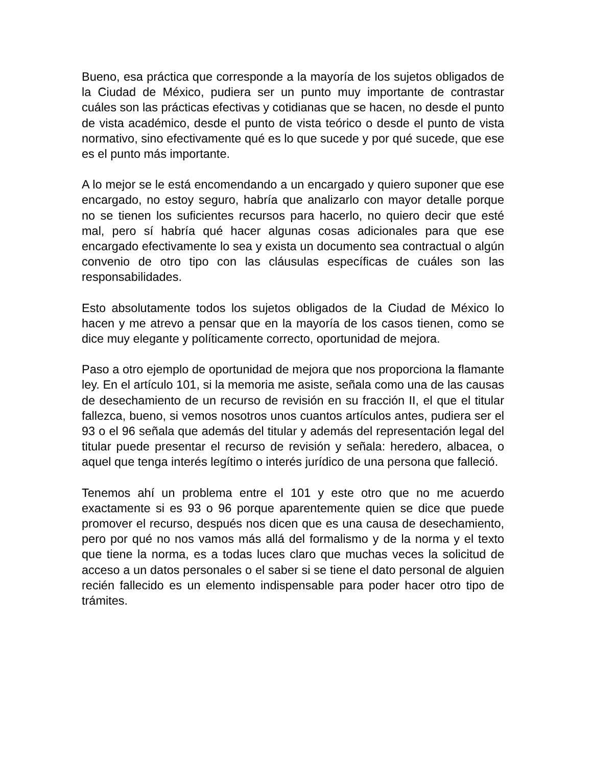Bueno, esa práctica que corresponde a la mayoría de los sujetos obligados de la Ciudad de México, pudiera ser un punto muy importante de contrastar cuáles son las prácticas efectivas y cotidianas que se hacen, no desde el punto de vista académico, desde el punto de vista teórico o desde el punto de vista normativo, sino efectivamente qué es lo que sucede y por qué sucede, que ese es el punto más importante.
A lo mejor se le está encomendando a un encargado y quiero suponer que ese encargado, no estoy seguro, habría que analizarlo con mayor detalle porque no se tienen los suficientes recursos para hacerlo, no quiero decir que esté mal, pero sí habría qué hacer algunas cosas adicionales para que ese encargado efectivamente lo sea y exista un documento sea contractual o algún convenio de otro tipo con las cláusulas específicas de cuáles son las responsabilidades.
Esto absolutamente todos los sujetos obligados de la Ciudad de México lo hacen y me atrevo a pensar que en la mayoría de los casos tienen, como se dice muy elegante y políticamente correcto, oportunidad de mejora.
Paso a otro ejemplo de oportunidad de mejora que nos proporciona la flamante ley. En el artículo 101, si la memoria me asiste, señala como una de las causas de desechamiento de un recurso de revisión en su fracción II, el que el titular fallezca, bueno, si vemos nosotros unos cuantos artículos antes, pudiera ser el 93 o el 96 señala que además del titular y además del representación legal del titular puede presentar el recurso de revisión y señala: heredero, albacea, o aquel que tenga interés legítimo o interés jurídico de una persona que falleció.
Tenemos ahí un problema entre el 101 y este otro que no me acuerdo exactamente si es 93 o 96 porque aparentemente quien se dice que puede promover el recurso, después nos dicen que es una causa de desechamiento, pero por qué no nos vamos más allá del formalismo y de la norma y el texto que tiene la norma, es a todas luces claro que muchas veces la solicitud de acceso a un datos personales o el saber si se tiene el dato personal de alguien recién fallecido es un elemento indispensable para poder hacer otro tipo de trámites.